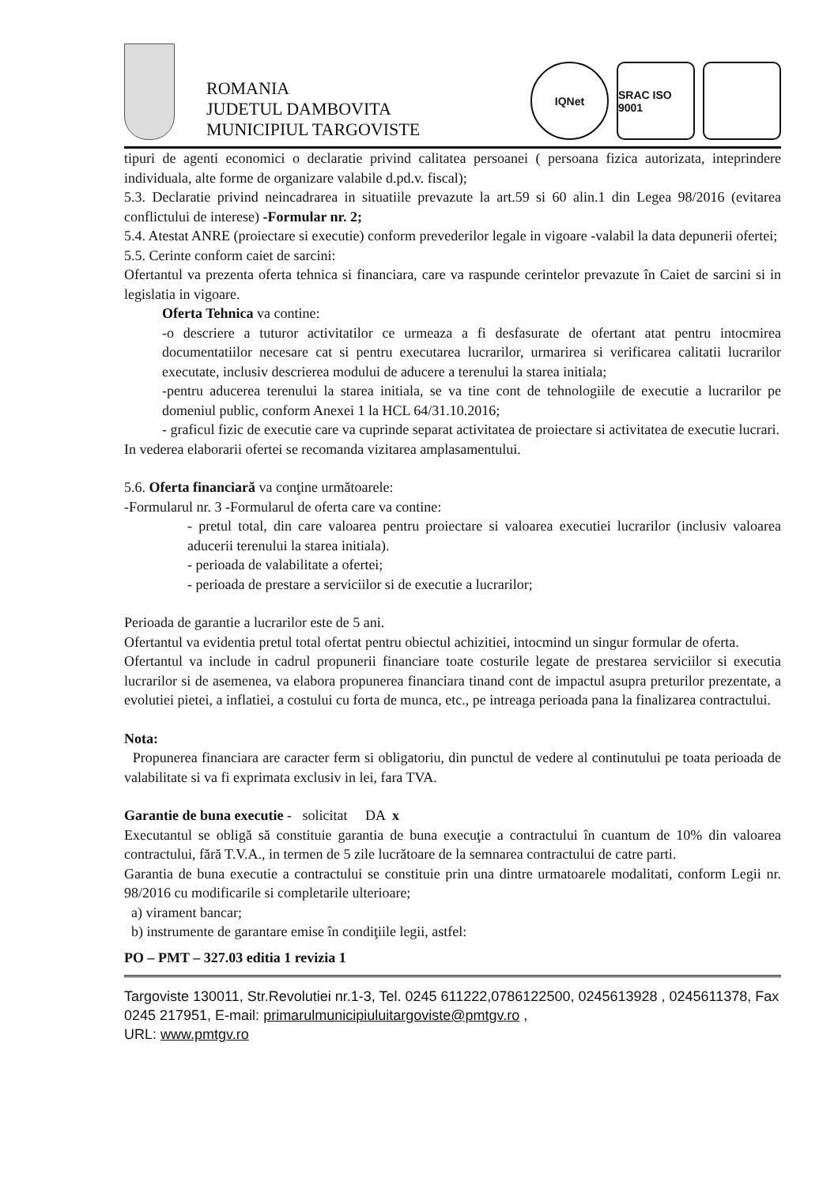ROMANIA
JUDETUL DAMBOVITA
MUNICIPIUL TARGOVISTE
IQNet
SRAC ISO 9001
tipuri de agenti economici o declaratie privind calitatea persoanei ( persoana fizica autorizata, inteprindere individuala, alte forme de organizare valabile d.pd.v. fiscal);
5.3. Declaratie privind neincadrarea in situatiile prevazute la art.59 si 60 alin.1 din Legea 98/2016 (evitarea conflictului de interese) -Formular nr. 2;
5.4. Atestat ANRE (proiectare si executie) conform prevederilor legale in vigoare -valabil la data depunerii ofertei;
5.5. Cerinte conform caiet de sarcini:
Ofertantul va prezenta oferta tehnica si financiara, care va raspunde cerintelor prevazute în Caiet de sarcini si in legislatia in vigoare.
Oferta Tehnica va contine:
-o descriere a tuturor activitatilor ce urmeaza a fi desfasurate de ofertant atat pentru intocmirea documentatiilor necesare cat si pentru executarea lucrarilor, urmarirea si verificarea calitatii lucrarilor executate, inclusiv descrierea modului de aducere a terenului la starea initiala;
-pentru aducerea terenului la starea initiala, se va tine cont de tehnologiile de executie a lucrarilor pe domeniul public, conform Anexei 1 la HCL 64/31.10.2016;
- graficul fizic de executie care va cuprinde separat activitatea de proiectare si activitatea de executie lucrari.
In vederea elaborarii ofertei se recomanda vizitarea amplasamentului.
5.6. Oferta financiară va conţine următoarele:
-Formularul nr. 3 -Formularul de oferta care va contine:
- pretul total, din care valoarea pentru proiectare si valoarea executiei lucrarilor (inclusiv valoarea aducerii terenului la starea initiala).
- perioada de valabilitate a ofertei;
- perioada de prestare a serviciilor si de executie a lucrarilor;
Perioada de garantie a lucrarilor este de 5 ani.
Ofertantul va evidentia pretul total ofertat pentru obiectul achizitiei, intocmind un singur formular de oferta.
Ofertantul va include in cadrul propunerii financiare toate costurile legate de prestarea serviciilor si executia lucrarilor si de asemenea, va elabora propunerea financiara tinand cont de impactul asupra preturilor prezentate, a evolutiei pietei, a inflatiei, a costului cu forta de munca, etc., pe intreaga perioada pana la finalizarea contractului.
Nota:
Propunerea financiara are caracter ferm si obligatoriu, din punctul de vedere al continutului pe toata perioada de valabilitate si va fi exprimata exclusiv in lei, fara TVA.
Garantie de buna executie - solicitat DA x
Executantul se obligă să constituie garantia de buna execuţie a contractului în cuantum de 10% din valoarea contractului, fără T.V.A., in termen de 5 zile lucrătoare de la semnarea contractului de catre parti.
Garantia de buna executie a contractului se constituie prin una dintre urmatoarele modalitati, conform Legii nr. 98/2016 cu modificarile si completarile ulterioare;
a) virament bancar;
b) instrumente de garantare emise în condiţiile legii, astfel:
PO – PMT – 327.03 editia 1 revizia 1
Targoviste 130011, Str.Revolutiei nr.1-3, Tel. 0245 611222,0786122500, 0245613928 , 0245611378, Fax 0245 217951, E-mail: primarulmunicipiuluitargoviste@pmtgv.ro ,
URL: www.pmtgv.ro